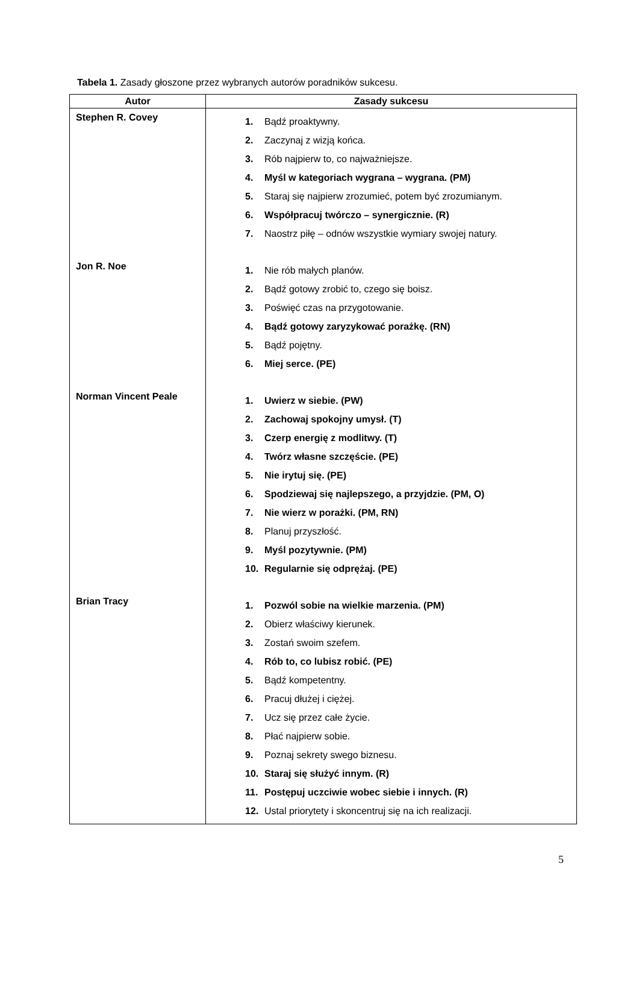Tabela 1. Zasady głoszone przez wybranych autorów poradników sukcesu.
| Autor | Zasady sukcesu |
| --- | --- |
| Stephen R. Covey | 1. Bądź proaktywny. 2. Zaczynaj z wizją końca. 3. Rób najpierw to, co najważniejsze. 4. Myśl w kategoriach wygrana – wygrana. (PM) 5. Staraj się najpierw zrozumieć, potem być zrozumianym. 6. Współpracuj twórczo – synergicznie. (R) 7. Naostrz piłę – odnów wszystkie wymiary swojej natury. |
| Jon R. Noe | 1. Nie rób małych planów. 2. Bądź gotowy zrobić to, czego się boisz. 3. Poświęć czas na przygotowanie. 4. Bądź gotowy zaryzykować porażkę. (RN) 5. Bądź pojętny. 6. Miej serce. (PE) |
| Norman Vincent Peale | 1. Uwierz w siebie. (PW) 2. Zachowaj spokojny umysł. (T) 3. Czerp energię z modlitwy. (T) 4. Twórz własne szczęście. (PE) 5. Nie irytuj się. (PE) 6. Spodziewaj się najlepszego, a przyjdzie. (PM, O) 7. Nie wierz w porażki. (PM, RN) 8. Planuj przyszłość. 9. Myśl pozytywnie. (PM) 10. Regularnie się odprężaj. (PE) |
| Brian Tracy | 1. Pozwól sobie na wielkie marzenia. (PM) 2. Obierz właściwy kierunek. 3. Zostań swoim szefem. 4. Rób to, co lubisz robić. (PE) 5. Bądź kompetentny. 6. Pracuj dłużej i ciężej. 7. Ucz się przez całe życie. 8. Płać najpierw sobie. 9. Poznaj sekrety swego biznesu. 10. Staraj się służyć innym. (R) 11. Postępuj uczciwie wobec siebie i innych. (R) 12. Ustal priorytety i skoncentruj się na ich realizacji. |
5